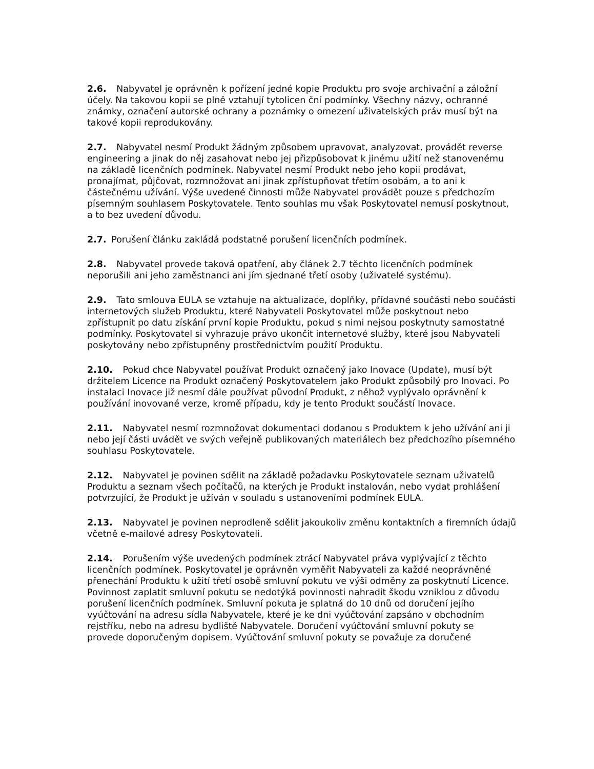2.6. Nabyvatel je oprávněn k pořízení jedné kopie Produktu pro svoje archivační a záložní účely. Na takovou kopii se plně vztahují tytolicen ční podmínky. Všechny názvy, ochranné známky, označení autorské ochrany a poznámky o omezení uživatelských práv musí být na takové kopii reprodukovány.
2.7. Nabyvatel nesmí Produkt žádným způsobem upravovat, analyzovat, provádět reverse engineering a jinak do něj zasahovat nebo jej přizpůsobovat k jinému užití než stanovenému na základě licenčních podmínek. Nabyvatel nesmí Produkt nebo jeho kopii prodávat, pronajímat, půjčovat, rozmnožovat ani jinak zpřístupňovat třetím osobám, a to ani k částečnému užívání. Výše uvedené činnosti může Nabyvatel provádět pouze s předchozím písemným souhlasem Poskytovatele. Tento souhlas mu však Poskytovatel nemusí poskytnout, a to bez uvedení důvodu.
2.7. Porušení článku zakládá podstatné porušení licenčních podmínek.
2.8. Nabyvatel provede taková opatření, aby článek 2.7 těchto licenčních podmínek neporušili ani jeho zaměstnanci ani jím sjednané třetí osoby (uživatelé systému).
2.9. Tato smlouva EULA se vztahuje na aktualizace, doplňky, přídavné součásti nebo součásti internetových služeb Produktu, které Nabyvateli Poskytovatel může poskytnout nebo zpřístupnit po datu získání první kopie Produktu, pokud s nimi nejsou poskytnuty samostatné podmínky. Poskytovatel si vyhrazuje právo ukončit internetové služby, které jsou Nabyvateli poskytovány nebo zpřístupněny prostřednictvím použití Produktu.
2.10. Pokud chce Nabyvatel používat Produkt označený jako Inovace (Update), musí být držitelem Licence na Produkt označený Poskytovatelem jako Produkt způsobilý pro Inovaci. Po instalaci Inovace již nesmí dále používat původní Produkt, z něhož vyplývalo oprávnění k používání inovované verze, kromě případu, kdy je tento Produkt součástí Inovace.
2.11. Nabyvatel nesmí rozmnožovat dokumentaci dodanou s Produktem k jeho užívání ani ji nebo její části uvádět ve svých veřejně publikovaných materiálech bez předchozího písemného souhlasu Poskytovatele.
2.12. Nabyvatel je povinen sdělit na základě požadavku Poskytovatele seznam uživatelů Produktu a seznam všech počítačů, na kterých je Produkt instalován, nebo vydat prohlášení potvrzující, že Produkt je užíván v souladu s ustanoveními podmínek EULA.
2.13. Nabyvatel je povinen neprodleně sdělit jakoukoliv změnu kontaktních a firemních údajů včetně e-mailové adresy Poskytovateli.
2.14. Porušením výše uvedených podmínek ztrácí Nabyvatel práva vyplývající z těchto licenčních podmínek. Poskytovatel je oprávněn vyměřit Nabyvateli za každé neoprávněné přenechání Produktu k užití třetí osobě smluvní pokutu ve výši odměny za poskytnutí Licence. Povinnost zaplatit smluvní pokutu se nedotýká povinnosti nahradit škodu vzniklou z důvodu porušení licenčních podmínek. Smluvní pokuta je splatná do 10 dnů od doručení jejího vyúčtování na adresu sídla Nabyvatele, které je ke dni vyúčtování zapsáno v obchodním rejstříku, nebo na adresu bydliště Nabyvatele. Doručení vyúčtování smluvní pokuty se
provede doporučeným dopisem. Vyúčtování smluvní pokuty se považuje za doručené